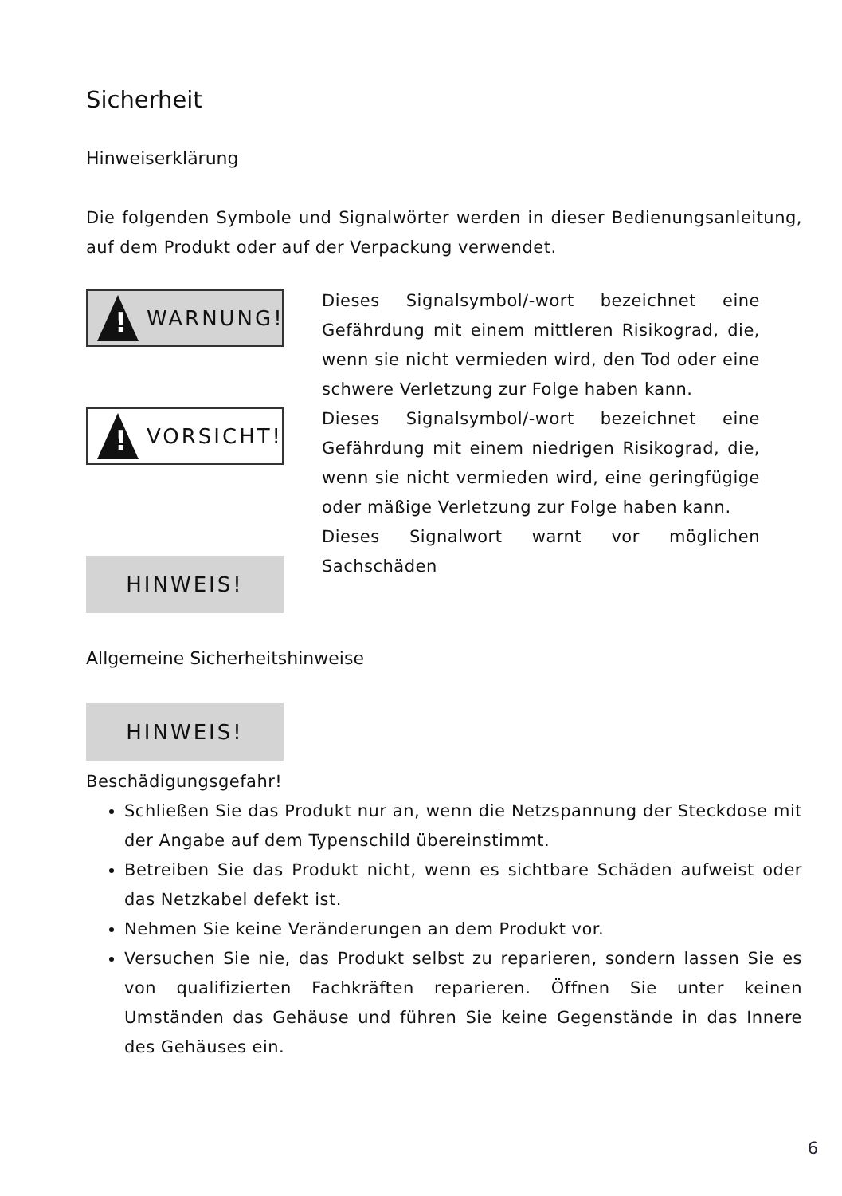Sicherheit
Hinweiserklärung
Die folgenden Symbole und Signalwörter werden in dieser Bedienungsanleitung, auf dem Produkt oder auf der Verpackung verwendet.
!
WARNUNG!
!
VORSICHT!
HINWEIS!
Dieses Signalsymbol/-wort bezeichnet eine Gefährdung mit einem mittleren Risikograd, die, wenn sie nicht vermieden wird, den Tod oder eine schwere Verletzung zur Folge haben kann.
Dieses Signalsymbol/-wort bezeichnet eine Gefährdung mit einem niedrigen Risikograd, die, wenn sie nicht vermieden wird, eine geringfügige oder mäßige Verletzung zur Folge haben kann.
Dieses Signalwort warnt vor möglichen Sachschäden
Allgemeine Sicherheitshinweise
HINWEIS!
Beschädigungsgefahr!
Schließen Sie das Produkt nur an, wenn die Netzspannung der Steckdose mit der Angabe auf dem Typenschild übereinstimmt.
Betreiben Sie das Produkt nicht, wenn es sichtbare Schäden aufweist oder das Netzkabel defekt ist.
Nehmen Sie keine Veränderungen an dem Produkt vor.
Versuchen Sie nie, das Produkt selbst zu reparieren, sondern lassen Sie es von qualifizierten Fachkräften reparieren. Öffnen Sie unter keinen Umständen das Gehäuse und führen Sie keine Gegenstände in das Innere des Gehäuses ein.
6